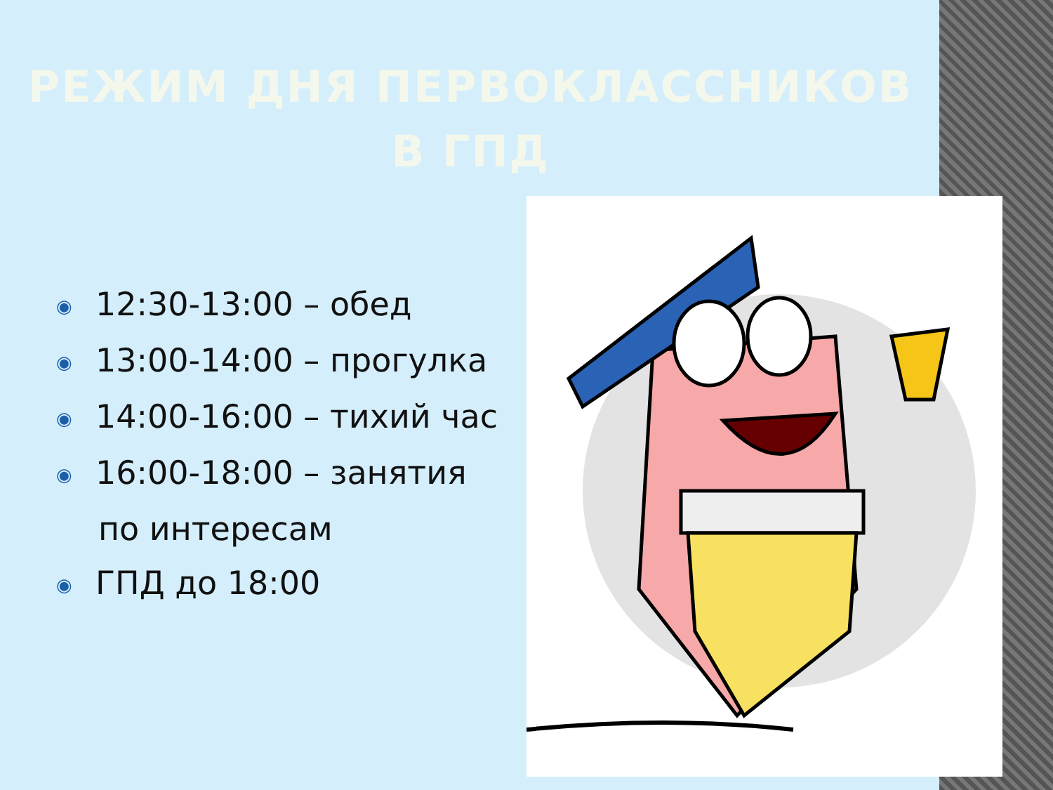РЕЖИМ ДНЯ ПЕРВОКЛАССНИКОВ
В ГПД
◉ 12:30-13:00 – обед
◉ 13:00-14:00 – прогулка
◉ 14:00-16:00 – тихий час
◉ 16:00-18:00 – занятия
по интересам
◉ ГПД до 18:00